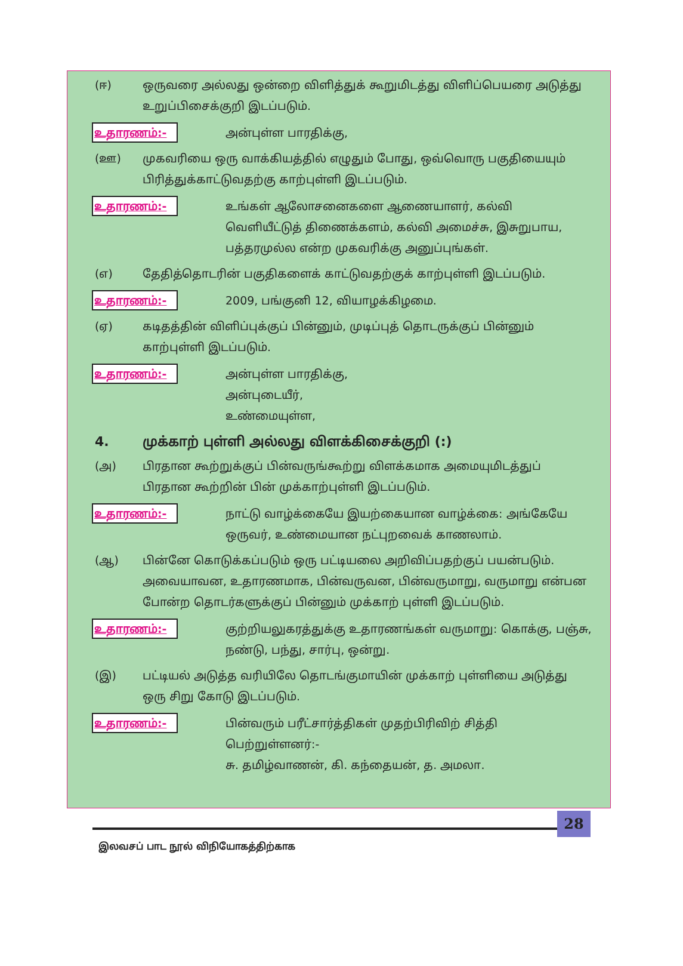(ஈ) ஒருவரை அல்லது ஒன்றை விளித்துக் கூறுமிடத்து விளிப்பெயரை அடுத்து உறுப்பிசைக்குறி இடப்படும்.
உதாரணம்:-
அன்புள்ள பாரதிக்கு,
(ஊ) முகவரியை ஒரு வாக்கியத்தில் எழுதும் போது, ஒவ்வொரு பகுதியையும் பிரித்துக்காட்டுவதற்கு காற்புள்ளி இடப்படும்.
உதாரணம்:-
உங்கள் ஆலோசனைகளை ஆணையாளர், கல்வி வெளியீட்டுத் திணைக்களம், கல்வி அமைச்சு, இசுறுபாய, பத்தரமுல்ல என்ற முகவரிக்கு அனுப்புங்கள்.
(எ) தேதித்தொடரின் பகுதிகளைக் காட்டுவதற்குக் காற்புள்ளி இடப்படும்.
உதாரணம்:-
2009, பங்குனி 12, வியாழக்கிழமை.
(ஏ) கடிதத்தின் விளிப்புக்குப் பின்னும், முடிப்புத் தொடருக்குப் பின்னும் காற்புள்ளி இடப்படும்.
உதாரணம்:-
அன்புள்ள பாரதிக்கு,
அன்புடையீர்,
உண்மையுள்ள,
4. முக்காற் புள்ளி அல்லது விளக்கிசைக்குறி (:)
(அ) பிரதான கூற்றுக்குப் பின்வருங்கூற்று விளக்கமாக அமையுமிடத்துப் பிரதான கூற்றின் பின் முக்காற்புள்ளி இடப்படும்.
உதாரணம்:-
நாட்டு வாழ்க்கையே இயற்கையான வாழ்க்கை: அங்கேயே ஒருவர், உண்மையான நட்புறவைக் காணலாம்.
(ஆ) பின்னே கொடுக்கப்படும் ஒரு பட்டியலை அறிவிப்பதற்குப் பயன்படும். அவையாவன, உதாரணமாக, பின்வருவன, பின்வருமாறு, வருமாறு என்பன போன்ற தொடர்களுக்குப் பின்னும் முக்காற் புள்ளி இடப்படும்.
உதாரணம்:-
குற்றியலுகரத்துக்கு உதாரணங்கள் வருமாறு: கொக்கு, பஞ்சு, நண்டு, பந்து, சார்பு, ஒன்று.
(இ) பட்டியல் அடுத்த வரியிலே தொடங்குமாயின் முக்காற் புள்ளியை அடுத்து ஒரு சிறு கோடு இடப்படும்.
உதாரணம்:-
பின்வரும் பரீட்சார்த்திகள் முதற்பிரிவிற் சித்தி பெற்றுள்ளனர்:-
சு. தமிழ்வாணன், கி. கந்தையன், த. அமலா.
28
இலவசப் பாட நூல் விநியோகத்திற்காக